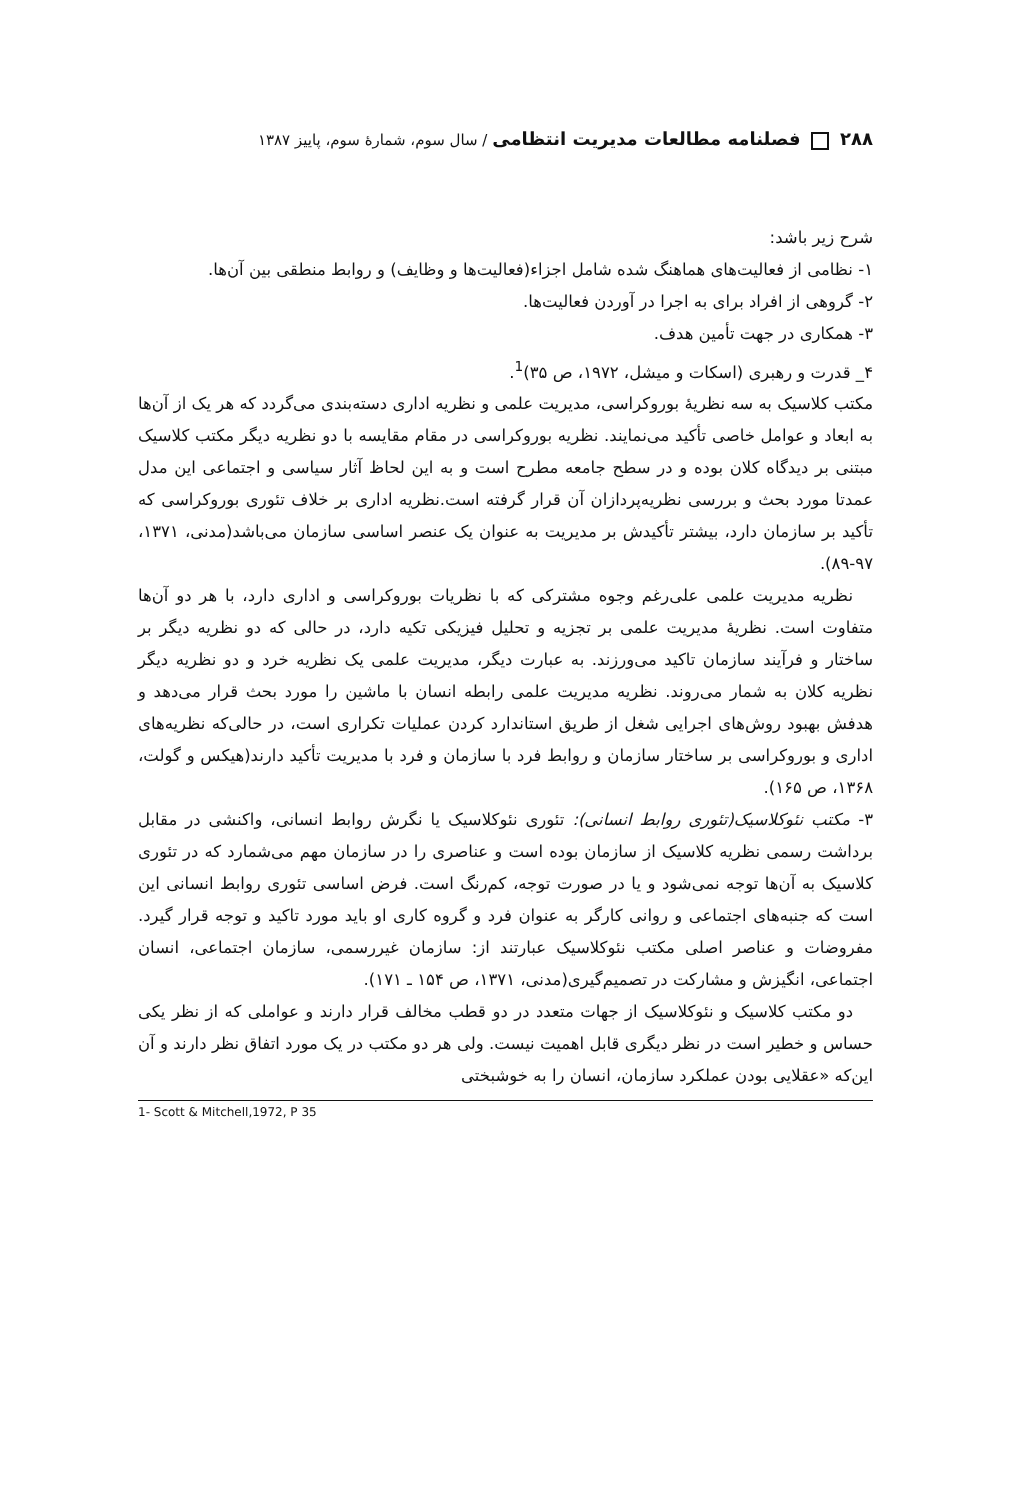۲۸۸ فصلنامه مطالعات مدیریت انتظامی / سال سوم، شمارهٔ سوم، پاییز ۱۳۸۷
شرح زیر باشد:
۱- نظامی از فعالیت‌های هماهنگ شده شامل اجزاء(فعالیت‌ها و وظایف) و روابط منطقی بین آن‌ها.
۲- گروهی از افراد برای به اجرا در آوردن فعالیت‌ها.
۳- همکاری در جهت تأمین هدف.
۴_ قدرت و رهبری (اسکات و میشل، ۱۹۷۲، ص ۳۵)<sup>1</sup>.
مکتب کلاسیک به سه نظریهٔ بوروکراسی، مدیریت علمی و نظریه اداری دسته‌بندی می‌گردد که هر یک از آن‌ها به ابعاد و عوامل خاصی تأکید می‌نمایند. نظریه بوروکراسی در مقام مقایسه با دو نظریه دیگر مکتب کلاسیک مبتنی بر دیدگاه کلان بوده و در سطح جامعه مطرح است و به این لحاظ آثار سیاسی و اجتماعی این مدل عمدتا مورد بحث و بررسی نظریه‌پردازان آن قرار گرفته است.نظریه اداری بر خلاف تئوری بوروکراسی که تأکید بر سازمان دارد، بیشتر تأکیدش بر مدیریت به عنوان یک عنصر اساسی سازمان می‌باشد(مدنی، ۱۳۷۱، ۹۷-۸۹).
نظریه مدیریت علمی علی‌رغم وجوه مشترکی که با نظریات بوروکراسی و اداری دارد، با هر دو آن‌ها متفاوت است. نظریهٔ مدیریت علمی بر تجزیه و تحلیل فیزیکی تکیه دارد، در حالی که دو نظریه دیگر بر ساختار و فرآیند سازمان تاکید می‌ورزند. به عبارت دیگر، مدیریت علمی یک نظریه خرد و دو نظریه دیگر نظریه کلان به شمار می‌روند. نظریه مدیریت علمی رابطه انسان با ماشین را مورد بحث قرار می‌دهد و هدفش بهبود روش‌های اجرایی شغل از طریق استاندارد کردن عملیات تکراری است، در حالی‌که نظریه‌های اداری و بوروکراسی بر ساختار سازمان و روابط فرد با سازمان و فرد با مدیریت تأکید دارند(هیکس و گولت، ۱۳۶۸، ص ۱۶۵).
۳- مکتب نئوکلاسیک(تئوری روابط انسانی): تئوری نئوکلاسیک یا نگرش روابط انسانی، واکنشی در مقابل برداشت رسمی نظریه کلاسیک از سازمان بوده است و عناصری را در سازمان مهم می‌شمارد که در تئوری کلاسیک به آن‌ها توجه نمی‌شود و یا در صورت توجه، کم‌رنگ است. فرض اساسی تئوری روابط انسانی این است که جنبه‌های اجتماعی و روانی کارگر به عنوان فرد و گروه کاری او باید مورد تاکید و توجه قرار گیرد. مفروضات و عناصر اصلی مکتب نئوکلاسیک عبارتند از: سازمان غیررسمی، سازمان اجتماعی، انسان اجتماعی، انگیزش و مشارکت در تصمیم‌گیری(مدنی، ۱۳۷۱، ص ۱۵۴ ـ ۱۷۱).
دو مکتب کلاسیک و نئوکلاسیک از جهات متعدد در دو قطب مخالف قرار دارند و عواملی که از نظر یکی حساس و خطیر است در نظر دیگری قابل اهمیت نیست. ولی هر دو مکتب در یک مورد اتفاق نظر دارند و آن این‌که «عقلایی بودن عملکرد سازمان، انسان را به خوشبختی
1- Scott & Mitchell,1972, P 35